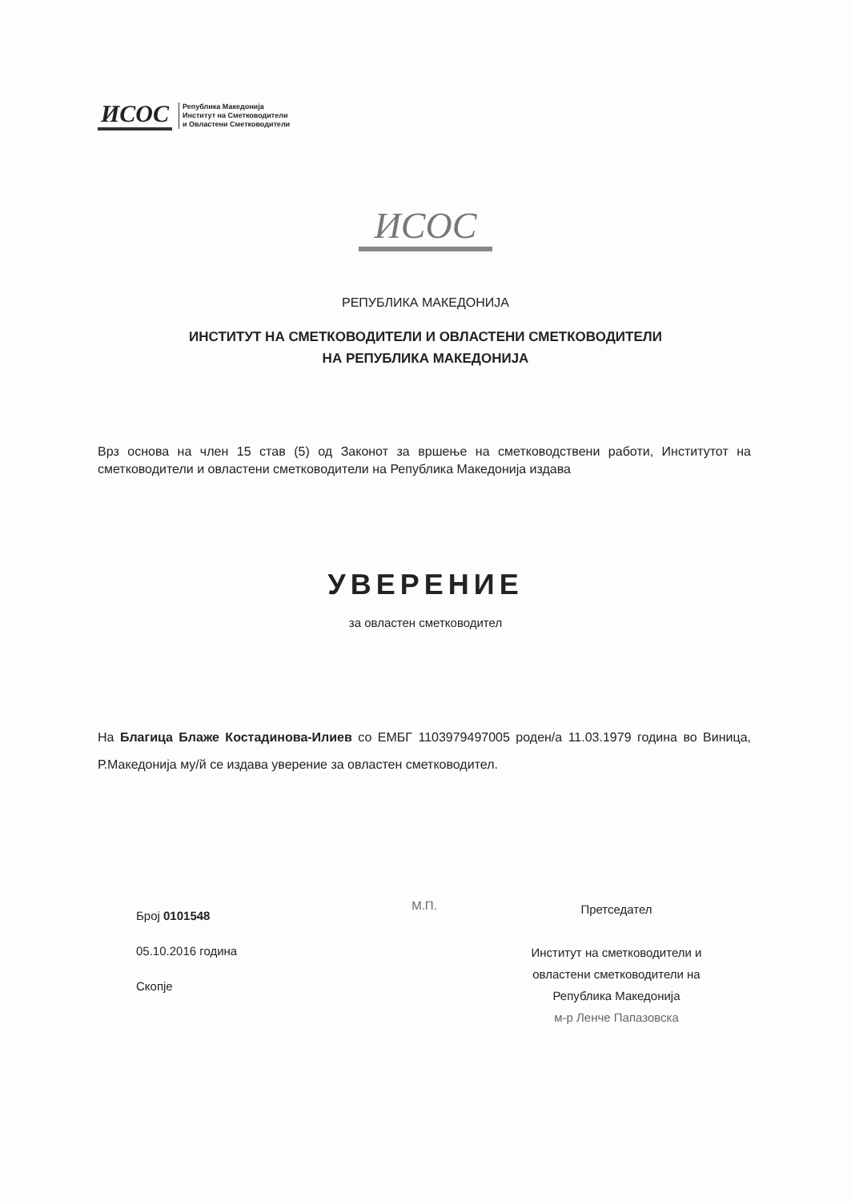ИСОС
Република Македонија
Институт на Сметководители
и Овластени Сметководители
ИСОС
РЕПУБЛИКА МАКЕДОНИЈА
ИНСТИТУТ НА СМЕТКОВОДИТЕЛИ И ОВЛАСТЕНИ СМЕТКОВОДИТЕЛИ
НА РЕПУБЛИКА МАКЕДОНИЈА
Врз основа на член 15 став (5) од Законот за вршење на сметководствени работи, Институтот на сметководители и овластени сметководители на Република Македонија издава
УВЕРЕНИЕ
за овластен сметководител
На Благица Блаже Костадинова-Илиев со ЕМБГ 1103979497005 роден/а 11.03.1979 година во Виница, Р.Македонија му/й се издава уверение за овластен сметководител.
Број 0101548
05.10.2016 година
Скопје
М.П.
Претседател
Институт на сметководители и овластени сметководители на Република Македонија
м-р Ленче Папазовска